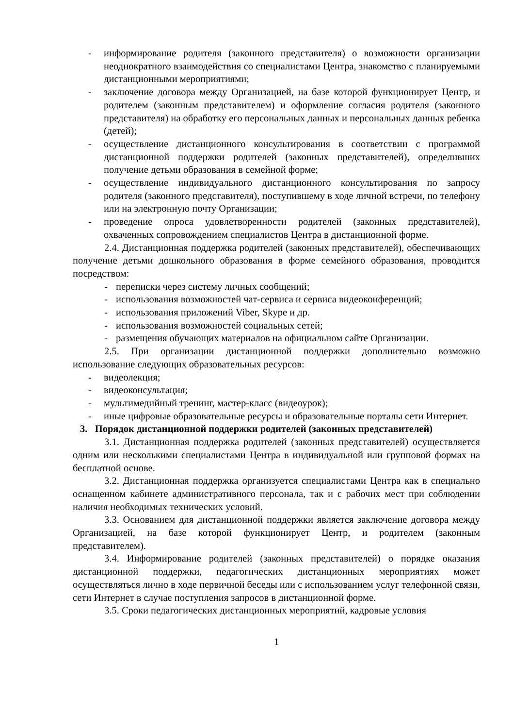- информирование родителя (законного представителя) о возможности организации неоднократного взаимодействия со специалистами Центра, знакомство с планируемыми дистанционными мероприятиями;
- заключение договора между Организацией, на базе которой функционирует Центр, и родителем (законным представителем) и оформление согласия родителя (законного представителя) на обработку его персональных данных и персональных данных ребенка (детей);
- осуществление дистанционного консультирования в соответствии с программой дистанционной поддержки родителей (законных представителей), определивших получение детьми образования в семейной форме;
- осуществление индивидуального дистанционного консультирования по запросу родителя (законного представителя), поступившему в ходе личной встречи, по телефону или на электронную почту Организации;
- проведение опроса удовлетворенности родителей (законных представителей), охваченных сопровождением специалистов Центра в дистанционной форме.
2.4. Дистанционная поддержка родителей (законных представителей), обеспечивающих получение детьми дошкольного образования в форме семейного образования, проводится посредством:
- переписки через систему личных сообщений;
- использования возможностей чат-сервиса и сервиса видеоконференций;
- использования приложений Viber, Skype и др.
- использования возможностей социальных сетей;
- размещения обучающих материалов на официальном сайте Организации.
2.5. При организации дистанционной поддержки дополнительно возможно использование следующих образовательных ресурсов:
- видеолекция;
- видеоконсультация;
- мультимедийный тренинг, мастер-класс (видеоурок);
- иные цифровые образовательные ресурсы и образовательные порталы сети Интернет.
3. Порядок дистанционной поддержки родителей (законных представителей)
3.1. Дистанционная поддержка родителей (законных представителей) осуществляется одним или несколькими специалистами Центра в индивидуальной или групповой формах на бесплатной основе.
3.2. Дистанционная поддержка организуется специалистами Центра как в специально оснащенном кабинете административного персонала, так и с рабочих мест при соблюдении наличия необходимых технических условий.
3.3. Основанием для дистанционной поддержки является заключение договора между Организацией, на базе которой функционирует Центр, и родителем (законным представителем).
3.4. Информирование родителей (законных представителей) о порядке оказания дистанционной поддержки, педагогических дистанционных мероприятиях может осуществляться лично в ходе первичной беседы или с использованием услуг телефонной связи, сети Интернет в случае поступления запросов в дистанционной форме.
3.5. Сроки педагогических дистанционных мероприятий, кадровые условия
1